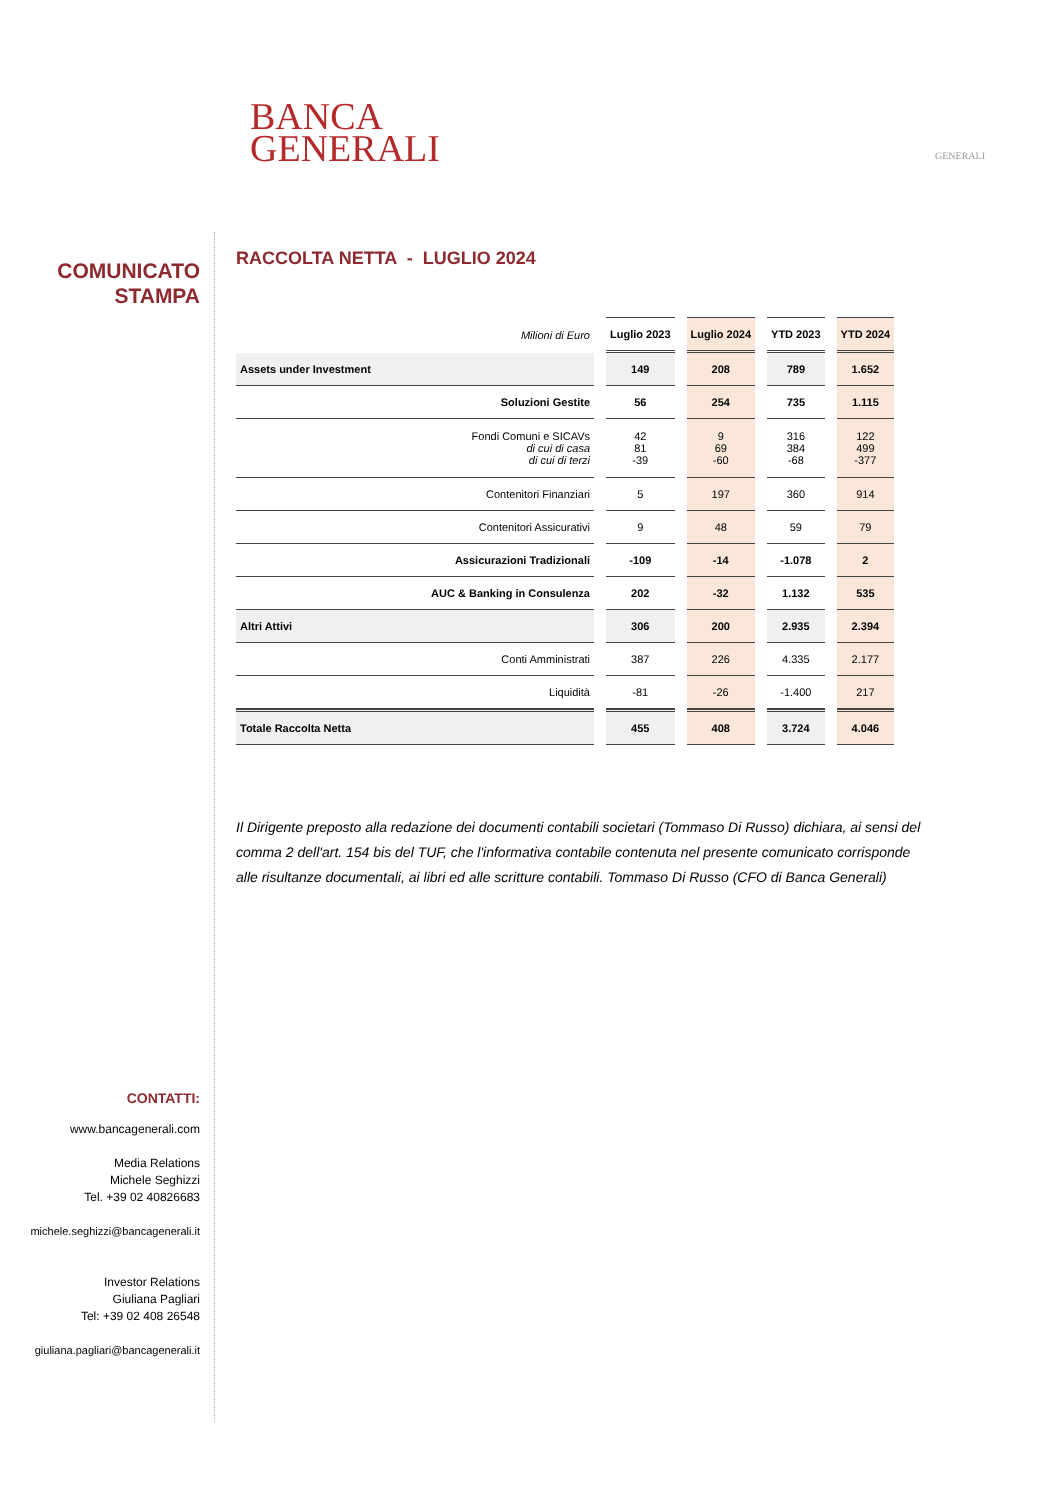BANCA
GENERALI
GENERALI
COMUNICATO
STAMPA
RACCOLTA NETTA - LUGLIO 2024
| Milioni di Euro | Luglio 2023 | Luglio 2024 | YTD 2023 | YTD 2024 |
| Assets under Investment | 149 | 208 | 789 | 1.652 |
| Soluzioni Gestite | 56 | 254 | 735 | 1.115 |
| Fondi Comuni e SICAVs di cui di casa di cui di terzi | 42 81 -39 | 9 69 -60 | 316 384 -68 | 122 499 -377 |
| Contenitori Finanziari | 5 | 197 | 360 | 914 |
| Contenitori Assicurativi | 9 | 48 | 59 | 79 |
| Assicurazioni Tradizionali | -109 | -14 | -1.078 | 2 |
| AUC & Banking in Consulenza | 202 | -32 | 1.132 | 535 |
| Altri Attivi | 306 | 200 | 2.935 | 2.394 |
| Conti Amministrati | 387 | 226 | 4.335 | 2.177 |
| Liquidità | -81 | -26 | -1.400 | 217 |
| Totale Raccolta Netta | 455 | 408 | 3.724 | 4.046 |
Il Dirigente preposto alla redazione dei documenti contabili societari (Tommaso Di Russo) dichiara, ai sensi del comma 2 dell'art. 154 bis del TUF, che l'informativa contabile contenuta nel presente comunicato corrisponde alle risultanze documentali, ai libri ed alle scritture contabili. Tommaso Di Russo (CFO di Banca Generali)
CONTATTI:
www.bancagenerali.com
Media Relations
Michele Seghizzi
Tel. +39 02 40826683
michele.seghizzi@bancagenerali.it
Investor Relations
Giuliana Pagliari
Tel: +39 02 408 26548
giuliana.pagliari@bancagenerali.it